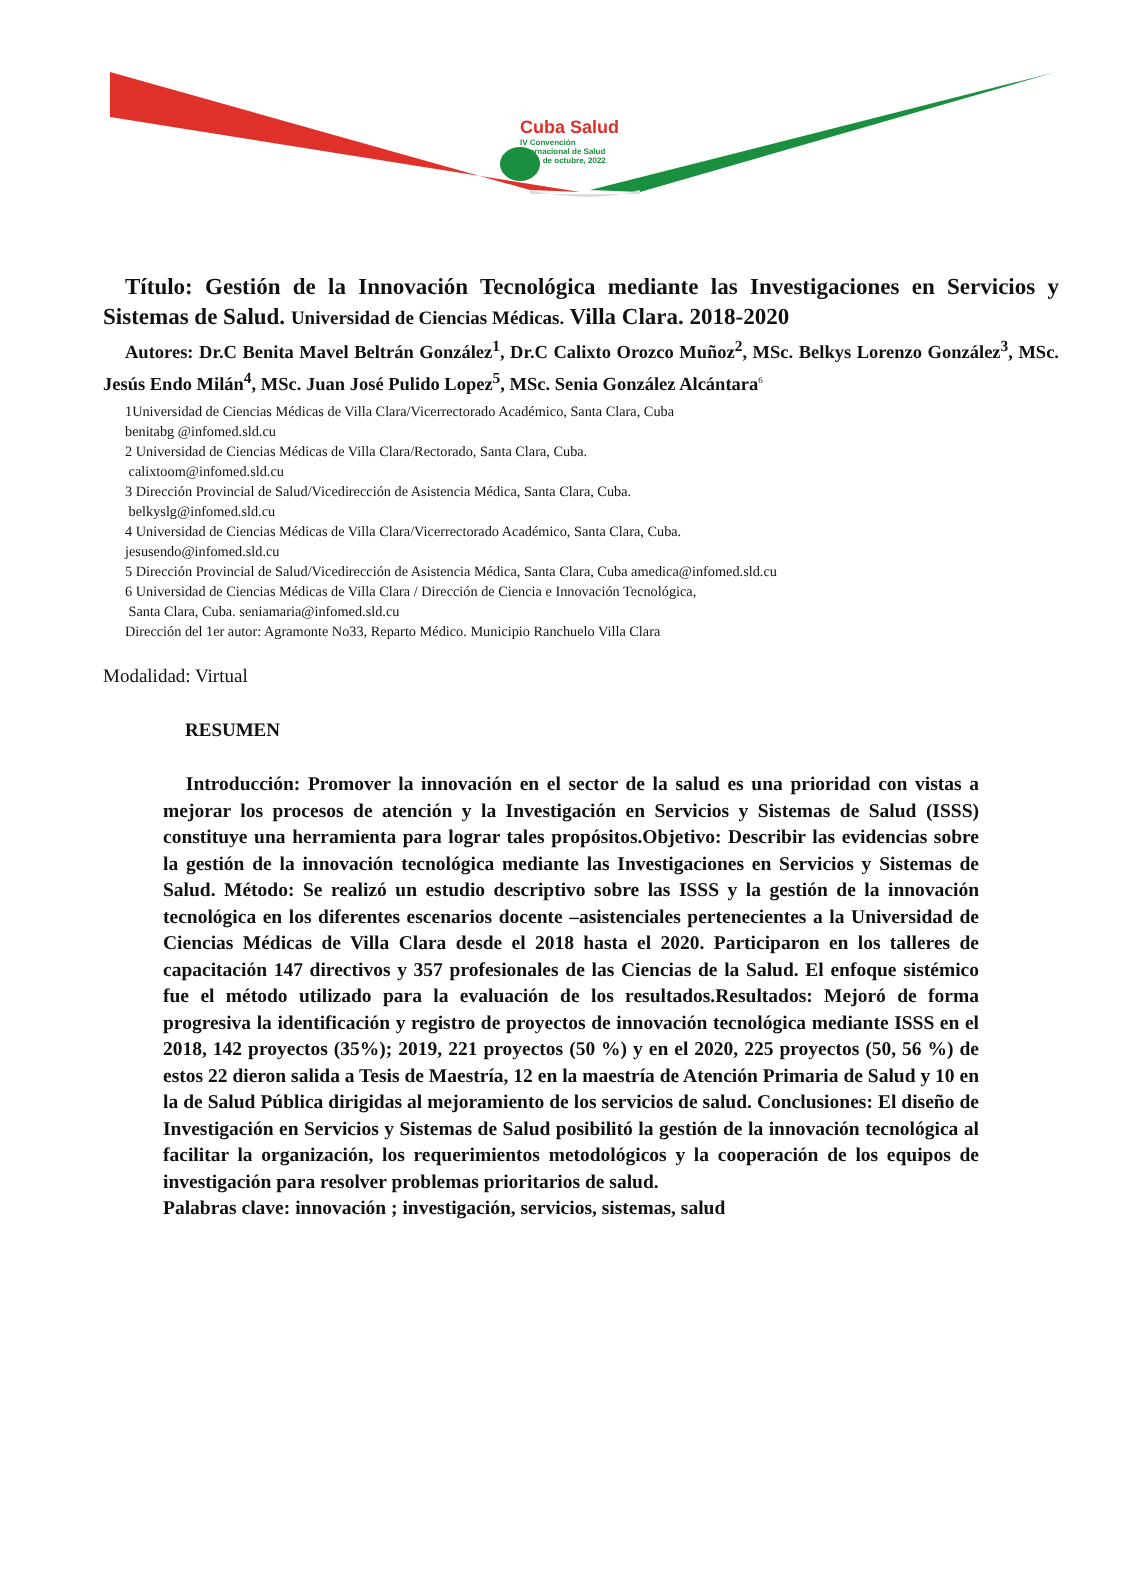Cuba Salud
IV Convención
Internacional de Salud
17-21 de octubre, 2022
Título: Gestión de la Innovación Tecnológica mediante las Investigaciones en Servicios y Sistemas de Salud. Universidad de Ciencias Médicas. Villa Clara. 2018-2020
Autores: Dr.C Benita Mavel Beltrán González<sup>1</sup>, Dr.C Calixto Orozco Muñoz<sup>2</sup>, MSc. Belkys Lorenzo González<sup>3</sup>, MSc. Jesús Endo Milán<sup>4</sup>, MSc. Juan José Pulido Lopez<sup>5</sup>, MSc. Senia González Alcántara<sup>6</sup>
1Universidad de Ciencias Médicas de Villa Clara/Vicerrectorado Académico, Santa Clara, Cuba
benitabg @infomed.sld.cu
2 Universidad de Ciencias Médicas de Villa Clara/Rectorado, Santa Clara, Cuba.
calixtoom@infomed.sld.cu
3 Dirección Provincial de Salud/Vicedirección de Asistencia Médica, Santa Clara, Cuba.
belkyslg@infomed.sld.cu
4 Universidad de Ciencias Médicas de Villa Clara/Vicerrectorado Académico, Santa Clara, Cuba.
jesusendo@infomed.sld.cu
5 Dirección Provincial de Salud/Vicedirección de Asistencia Médica, Santa Clara, Cuba amedica@infomed.sld.cu
6 Universidad de Ciencias Médicas de Villa Clara / Dirección de Ciencia e Innovación Tecnológica,
Santa Clara, Cuba. seniamaria@infomed.sld.cu
Dirección del 1er autor: Agramonte No33, Reparto Médico. Municipio Ranchuelo Villa Clara
Modalidad: Virtual
RESUMEN
Introducción: Promover la innovación en el sector de la salud es una prioridad con vistas a mejorar los procesos de atención y la Investigación en Servicios y Sistemas de Salud (ISSS) constituye una herramienta para lograr tales propósitos.Objetivo: Describir las evidencias sobre la gestión de la innovación tecnológica mediante las Investigaciones en Servicios y Sistemas de Salud. Método: Se realizó un estudio descriptivo sobre las ISSS y la gestión de la innovación tecnológica en los diferentes escenarios docente –asistenciales pertenecientes a la Universidad de Ciencias Médicas de Villa Clara desde el 2018 hasta el 2020. Participaron en los talleres de capacitación 147 directivos y 357 profesionales de las Ciencias de la Salud. El enfoque sistémico fue el método utilizado para la evaluación de los resultados.Resultados: Mejoró de forma progresiva la identificación y registro de proyectos de innovación tecnológica mediante ISSS en el 2018, 142 proyectos (35%); 2019, 221 proyectos (50 %) y en el 2020, 225 proyectos (50, 56 %) de estos 22 dieron salida a Tesis de Maestría, 12 en la maestría de Atención Primaria de Salud y 10 en la de Salud Pública dirigidas al mejoramiento de los servicios de salud. Conclusiones: El diseño de Investigación en Servicios y Sistemas de Salud posibilitó la gestión de la innovación tecnológica al facilitar la organización, los requerimientos metodológicos y la cooperación de los equipos de investigación para resolver problemas prioritarios de salud.
Palabras clave: innovación ; investigación, servicios, sistemas, salud